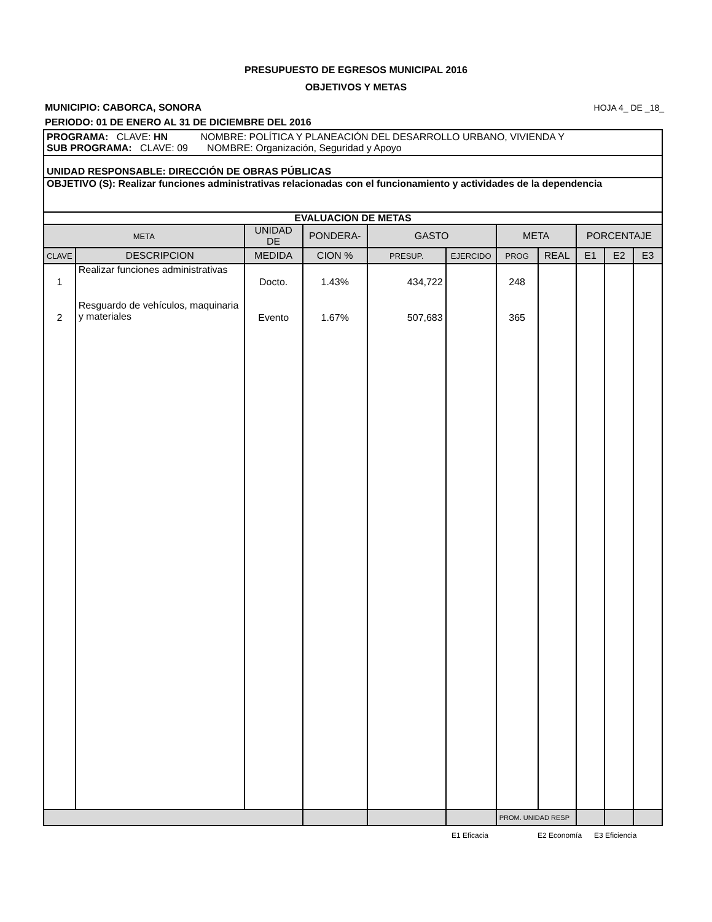PRESUPUESTO DE EGRESOS MUNICIPAL 2016
OBJETIVOS Y METAS
MUNICIPIO: CABORCA, SONORA HOJA 4_ DE _18_
PERIODO: 01 DE ENERO AL 31 DE DICIEMBRE DEL 2016
| PROGRAMA: CLAVE: HN NOMBRE: POLÍTICA Y PLANEACIÓN DEL DESARROLLO URBANO, VIVIENDA Y SUB PROGRAMA: CLAVE: 09 NOMBRE: Organización, Seguridad y Apoyo | | | | | | | | | | |
| UNIDAD RESPONSABLE: DIRECCIÓN DE OBRAS PÚBLICAS | | | | | | | | | | |
| OBJETIVO (S): Realizar funciones administrativas relacionadas con el funcionamiento y actividades de la dependencia | | | | | | | | | | |
| EVALUACION DE METAS | | | | | | | | | | |
| META | | UNIDAD DE | PONDERA- | GASTO | | META | | PORCENTAJE | | |
| CLAVE | DESCRIPCION | MEDIDA | CION % | PRESUP. | EJERCIDO | PROG | REAL | E1 | E2 | E3 |
| 1 | Realizar funciones administrativas | Docto. | 1.43% | 434,722 | | 248 | | | | |
| 2 | Resguardo de vehículos, maquinaria y materiales | Evento | 1.67% | 507,683 | | 365 | | | | |
| | | | | | | PROM. UNIDAD RESP | | | | |
E1 Eficacia E2 Economía E3 Eficiencia